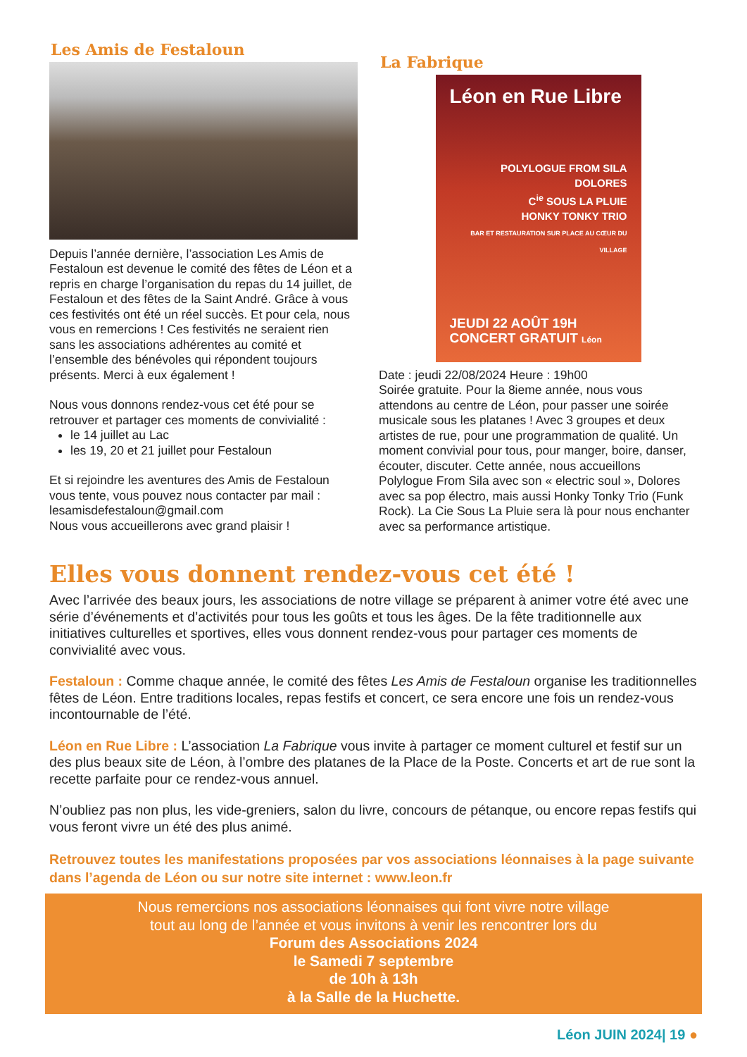Les Amis de Festaloun
Depuis l’année dernière, l’association Les Amis de Festaloun est devenue le comité des fêtes de Léon et a repris en charge l’organisation du repas du 14 juillet, de Festaloun et des fêtes de la Saint André. Grâce à vous ces festivités ont été un réel succès. Et pour cela, nous vous en remercions ! Ces festivités ne seraient rien sans les associations adhérentes au comité et l’ensemble des bénévoles qui répondent toujours présents. Merci à eux également !
Nous vous donnons rendez-vous cet été pour se retrouver et partager ces moments de convivialité :
le 14 juillet au Lac
les 19, 20 et 21 juillet pour Festaloun
Et si rejoindre les aventures des Amis de Festaloun vous tente, vous pouvez nous contacter par mail :
lesamisdefestaloun@gmail.com
Nous vous accueillerons avec grand plaisir !
La Fabrique
Léon en Rue Libre
POLYLOGUE FROM SILA
DOLORES
C<sup>ie</sup> SOUS LA PLUIE
HONKY TONKY TRIO
BAR ET RESTAURATION SUR PLACE AU CŒUR DU VILLAGE
JEUDI 22 AOÛT 19H
CONCERT GRATUIT Léon
Date : jeudi 22/08/2024 Heure : 19h00
Soirée gratuite. Pour la 8ieme année, nous vous attendons au centre de Léon, pour passer une soirée musicale sous les platanes ! Avec 3 groupes et deux artistes de rue, pour une programmation de qualité. Un moment convivial pour tous, pour manger, boire, danser, écouter, discuter. Cette année, nous accueillons Polylogue From Sila avec son « electric soul », Dolores avec sa pop électro, mais aussi Honky Tonky Trio (Funk Rock). La Cie Sous La Pluie sera là pour nous enchanter avec sa performance artistique.
Elles vous donnent rendez-vous cet été !
Avec l’arrivée des beaux jours, les associations de notre village se préparent à animer votre été avec une série d’événements et d’activités pour tous les goûts et tous les âges. De la fête traditionnelle aux initiatives culturelles et sportives, elles vous donnent rendez-vous pour partager ces moments de convivialité avec vous.
Festaloun : Comme chaque année, le comité des fêtes Les Amis de Festaloun organise les traditionnelles fêtes de Léon. Entre traditions locales, repas festifs et concert, ce sera encore une fois un rendez-vous incontournable de l’été.
Léon en Rue Libre : L’association La Fabrique vous invite à partager ce moment culturel et festif sur un des plus beaux site de Léon, à l’ombre des platanes de la Place de la Poste. Concerts et art de rue sont la recette parfaite pour ce rendez-vous annuel.
N’oubliez pas non plus, les vide-greniers, salon du livre, concours de pétanque, ou encore repas festifs qui vous feront vivre un été des plus animé.
Retrouvez toutes les manifestations proposées par vos associations léonnaises à la page suivante dans l’agenda de Léon ou sur notre site internet : www.leon.fr
Nous remercions nos associations léonnaises qui font vivre notre village
tout au long de l’année et vous invitons à venir les rencontrer lors du
Forum des Associations 2024
le Samedi 7 septembre
de 10h à 13h
à la Salle de la Huchette.
Léon JUIN 2024| 19 ●